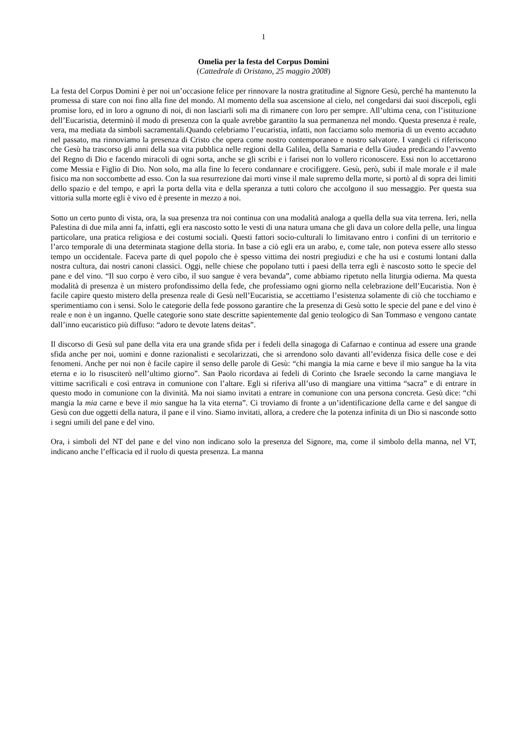1
Omelia per la festa del Corpus Domini
(Cattedrale di Oristano, 25 maggio 2008)
La festa del Corpus Domini è per noi un’occasione felice per rinnovare la nostra gratitudine al Signore Gesù, perché ha mantenuto la promessa di stare con noi fino alla fine del mondo. Al momento della sua ascensione al cielo, nel congedarsi dai suoi discepoli, egli promise loro, ed in loro a ognuno di noi, di non lasciarli soli ma di rimanere con loro per sempre. All’ultima cena, con l’istituzione dell’Eucaristia, determinò il modo di presenza con la quale avrebbe garantito la sua permanenza nel mondo. Questa presenza è reale, vera, ma mediata da simboli sacramentali.Quando celebriamo l’eucaristia, infatti, non facciamo solo memoria di un evento accaduto nel passato, ma rinnoviamo la presenza di Cristo che opera come nostro contemporaneo e nostro salvatore. I vangeli ci riferiscono che Gesù ha trascorso gli anni della sua vita pubblica nelle regioni della Galilea, della Samaria e della Giudea predicando l’avvento del Regno di Dio e facendo miracoli di ogni sorta, anche se gli scribi e i farisei non lo vollero riconoscere. Essi non lo accettarono come Messia e Figlio di Dio. Non solo, ma alla fine lo fecero condannare e crocifiggere. Gesù, però, subì il male morale e il male fisico ma non soccombette ad esso. Con la sua resurrezione dai morti vinse il male supremo della morte, si portò al di sopra dei limiti dello spazio e del tempo, e aprì la porta della vita e della speranza a tutti coloro che accolgono il suo messaggio. Per questa sua vittoria sulla morte egli è vivo ed è presente in mezzo a noi.
Sotto un certo punto di vista, ora, la sua presenza tra noi continua con una modalità analoga a quella della sua vita terrena. Ieri, nella Palestina di due mila anni fa, infatti, egli era nascosto sotto le vesti di una natura umana che gli dava un colore della pelle, una lingua particolare, una pratica religiosa e dei costumi sociali. Questi fattori socio-culturali lo limitavano entro i confini di un territorio e l’arco temporale di una determinata stagione della storia. In base a ciò egli era un arabo, e, come tale, non poteva essere allo stesso tempo un occidentale. Faceva parte di quel popolo che è spesso vittima dei nostri pregiudizi e che ha usi e costumi lontani dalla nostra cultura, dai nostri canoni classici. Oggi, nelle chiese che popolano tutti i paesi della terra egli è nascosto sotto le specie del pane e del vino. “Il suo corpo è vero cibo, il suo sangue è vera bevanda”, come abbiamo ripetuto nella liturgia odierna. Ma questa modalità di presenza è un mistero profondissimo della fede, che professiamo ogni giorno nella celebrazione dell’Eucaristia. Non è facile capire questo mistero della presenza reale di Gesù nell’Eucaristia, se accettiamo l’esistenza solamente di ciò che tocchiamo e sperimentiamo con i sensi. Solo le categorie della fede possono garantire che la presenza di Gesù sotto le specie del pane e del vino è reale e non è un inganno. Quelle categorie sono state descritte sapientemente dal genio teologico di San Tommaso e vengono cantate dall’inno eucaristico più diffuso: “adoro te devote latens deitas”.
Il discorso di Gesù sul pane della vita era una grande sfida per i fedeli della sinagoga di Cafarnao e continua ad essere una grande sfida anche per noi, uomini e donne razionalisti e secolarizzati, che si arrendono solo davanti all’evidenza fisica delle cose e dei fenomeni. Anche per noi non è facile capire il senso delle parole di Gesù: “chi mangia la mia carne e beve il mio sangue ha la vita eterna e io lo risusciterò nell’ultimo giorno”. San Paolo ricordava ai fedeli di Corinto che Israele secondo la carne mangiava le vittime sacrificali e così entrava in comunione con l’altare. Egli si riferiva all’uso di mangiare una vittima “sacra” e di entrare in questo modo in comunione con la divinità. Ma noi siamo invitati a entrare in comunione con una persona concreta. Gesù dice: “chi mangia la mia carne e beve il mio sangue ha la vita eterna”. Ci troviamo di fronte a un’identificazione della carne e del sangue di Gesù con due oggetti della natura, il pane e il vino. Siamo invitati, allora, a credere che la potenza infinita di un Dio si nasconde sotto i segni umili del pane e del vino.
Ora, i simboli del NT del pane e del vino non indicano solo la presenza del Signore, ma, come il simbolo della manna, nel VT, indicano anche l’efficacia ed il ruolo di questa presenza. La manna